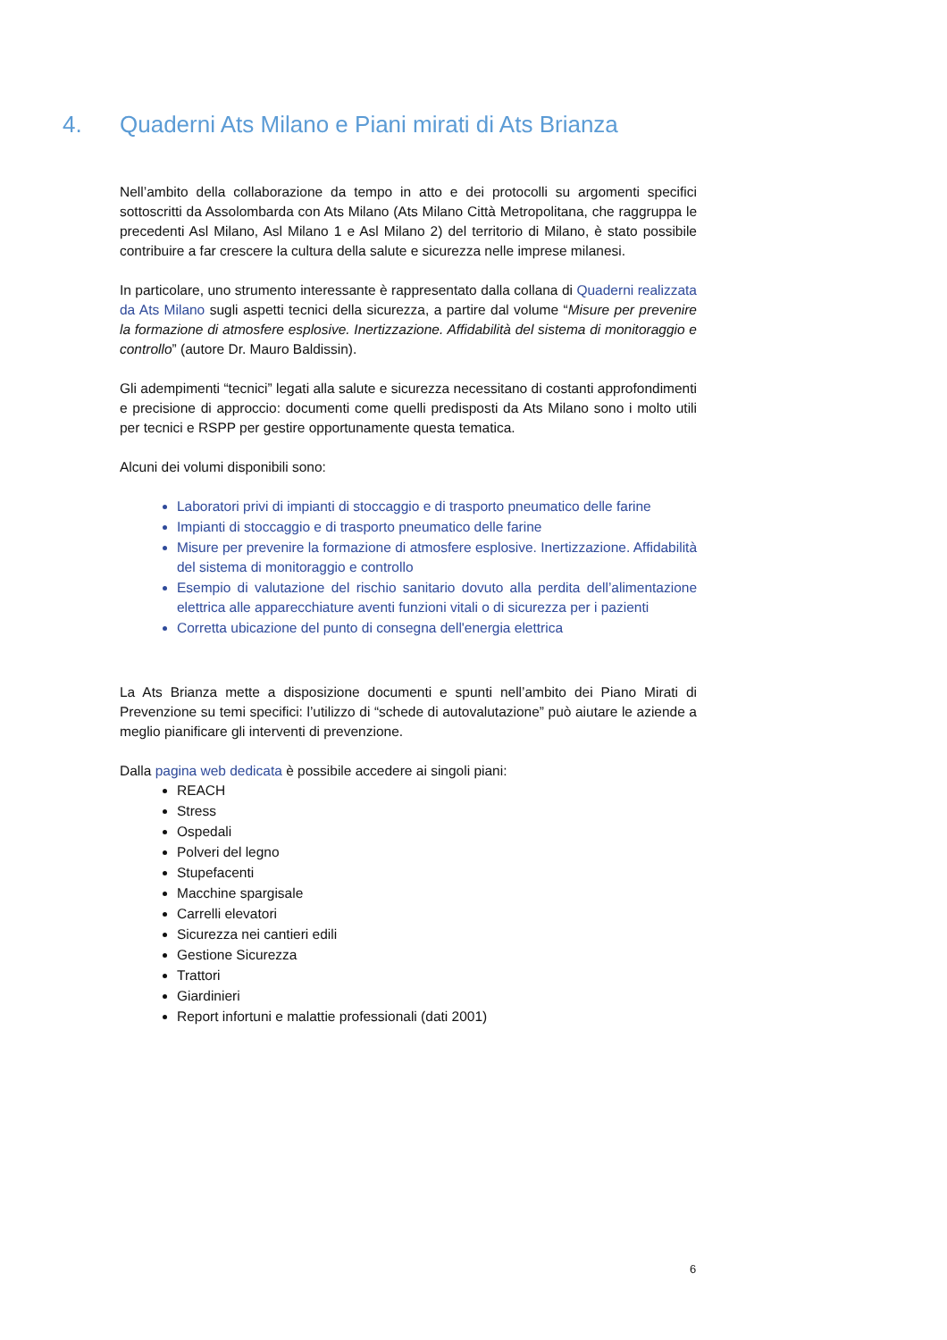4. Quaderni Ats Milano e Piani mirati di Ats Brianza
Nell’ambito della collaborazione da tempo in atto e dei protocolli su argomenti specifici sottoscritti da Assolombarda con Ats Milano (Ats Milano Città Metropolitana, che raggruppa le precedenti Asl Milano, Asl Milano 1 e Asl Milano 2) del territorio di Milano, è stato possibile contribuire a far crescere la cultura della salute e sicurezza nelle imprese milanesi.
In particolare, uno strumento interessante è rappresentato dalla collana di Quaderni realizzata da Ats Milano sugli aspetti tecnici della sicurezza, a partire dal volume “Misure per prevenire la formazione di atmosfere esplosive. Inertizzazione. Affidabilità del sistema di monitoraggio e controllo” (autore Dr. Mauro Baldissin).
Gli adempimenti “tecnici” legati alla salute e sicurezza necessitano di costanti approfondimenti e precisione di approccio: documenti come quelli predisposti da Ats Milano sono i molto utili per tecnici e RSPP per gestire opportunamente questa tematica.
Alcuni dei volumi disponibili sono:
Laboratori privi di impianti di stoccaggio e di trasporto pneumatico delle farine
Impianti di stoccaggio e di trasporto pneumatico delle farine
Misure per prevenire la formazione di atmosfere esplosive. Inertizzazione. Affidabilità del sistema di monitoraggio e controllo
Esempio di valutazione del rischio sanitario dovuto alla perdita dell’alimentazione elettrica alle apparecchiature aventi funzioni vitali o di sicurezza per i pazienti
Corretta ubicazione del punto di consegna dell'energia elettrica
La Ats Brianza mette a disposizione documenti e spunti nell’ambito dei Piano Mirati di Prevenzione su temi specifici: l’utilizzo di “schede di autovalutazione” può aiutare le aziende a meglio pianificare gli interventi di prevenzione.
Dalla pagina web dedicata è possibile accedere ai singoli piani:
REACH
Stress
Ospedali
Polveri del legno
Stupefacenti
Macchine spargisale
Carrelli elevatori
Sicurezza nei cantieri edili
Gestione Sicurezza
Trattori
Giardinieri
Report infortuni e malattie professionali (dati 2001)
6